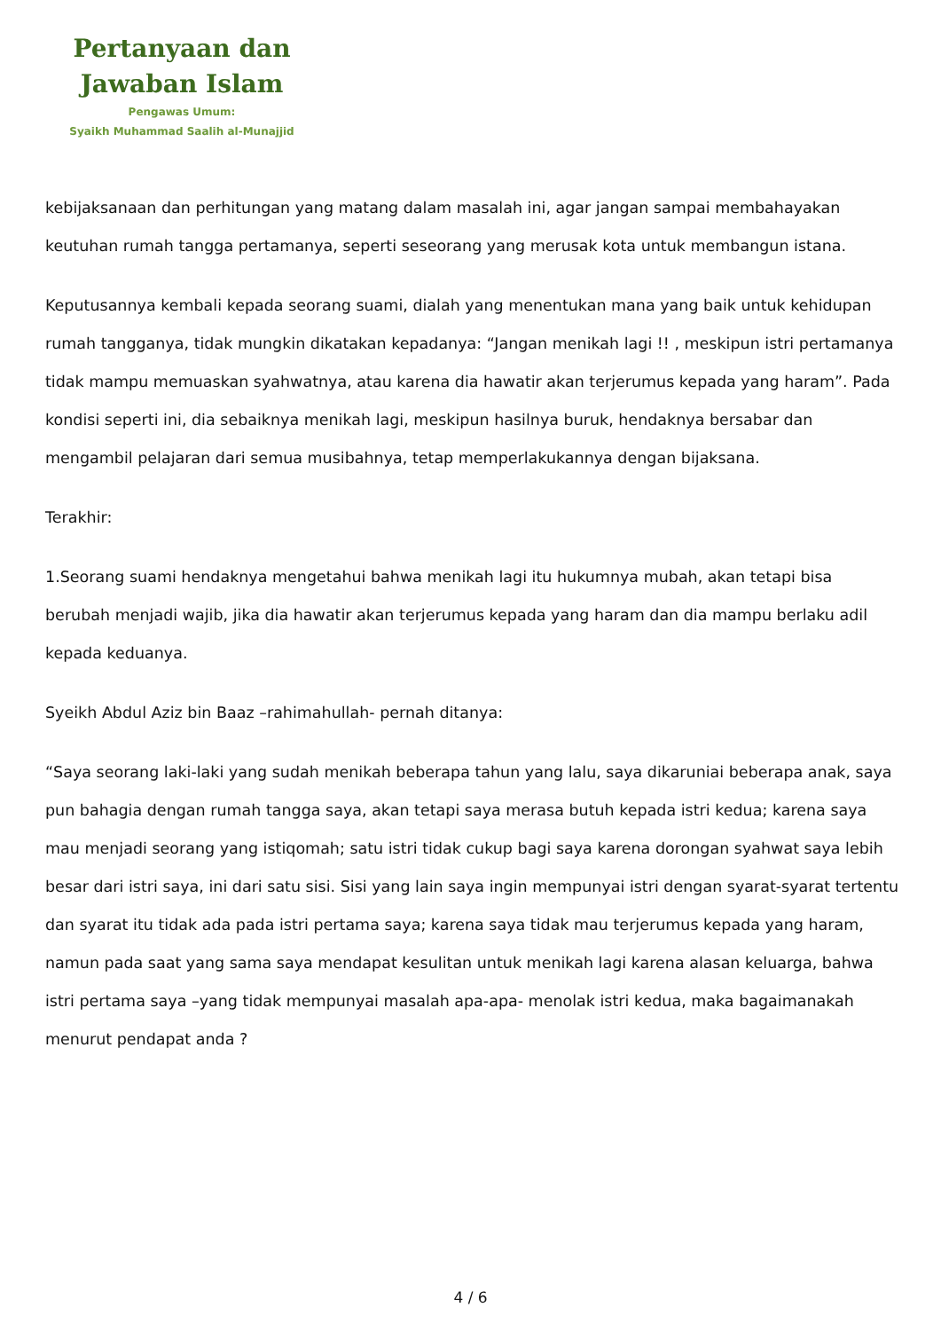Pertanyaan dan
Jawaban Islam
Pengawas Umum:
Syaikh Muhammad Saalih al-Munajjid
kebijaksanaan dan perhitungan yang matang dalam masalah ini, agar jangan sampai membahayakan keutuhan rumah tangga pertamanya, seperti seseorang yang merusak kota untuk membangun istana.
Keputusannya kembali kepada seorang suami, dialah yang menentukan mana yang baik untuk kehidupan rumah tangganya, tidak mungkin dikatakan kepadanya: “Jangan menikah lagi !! , meskipun istri pertamanya tidak mampu memuaskan syahwatnya, atau karena dia hawatir akan terjerumus kepada yang haram”. Pada kondisi seperti ini, dia sebaiknya menikah lagi, meskipun hasilnya buruk, hendaknya bersabar dan mengambil pelajaran dari semua musibahnya, tetap memperlakukannya dengan bijaksana.
Terakhir:
1.Seorang suami hendaknya mengetahui bahwa menikah lagi itu hukumnya mubah, akan tetapi bisa berubah menjadi wajib, jika dia hawatir akan terjerumus kepada yang haram dan dia mampu berlaku adil kepada keduanya.
Syeikh Abdul Aziz bin Baaz –rahimahullah- pernah ditanya:
“Saya seorang laki-laki yang sudah menikah beberapa tahun yang lalu, saya dikaruniai beberapa anak, saya pun bahagia dengan rumah tangga saya, akan tetapi saya merasa butuh kepada istri kedua; karena saya mau menjadi seorang yang istiqomah; satu istri tidak cukup bagi saya karena dorongan syahwat saya lebih besar dari istri saya, ini dari satu sisi. Sisi yang lain saya ingin mempunyai istri dengan syarat-syarat tertentu dan syarat itu tidak ada pada istri pertama saya; karena saya tidak mau terjerumus kepada yang haram, namun pada saat yang sama saya mendapat kesulitan untuk menikah lagi karena alasan keluarga, bahwa istri pertama saya –yang tidak mempunyai masalah apa-apa- menolak istri kedua, maka bagaimanakah menurut pendapat anda ?
4 / 6